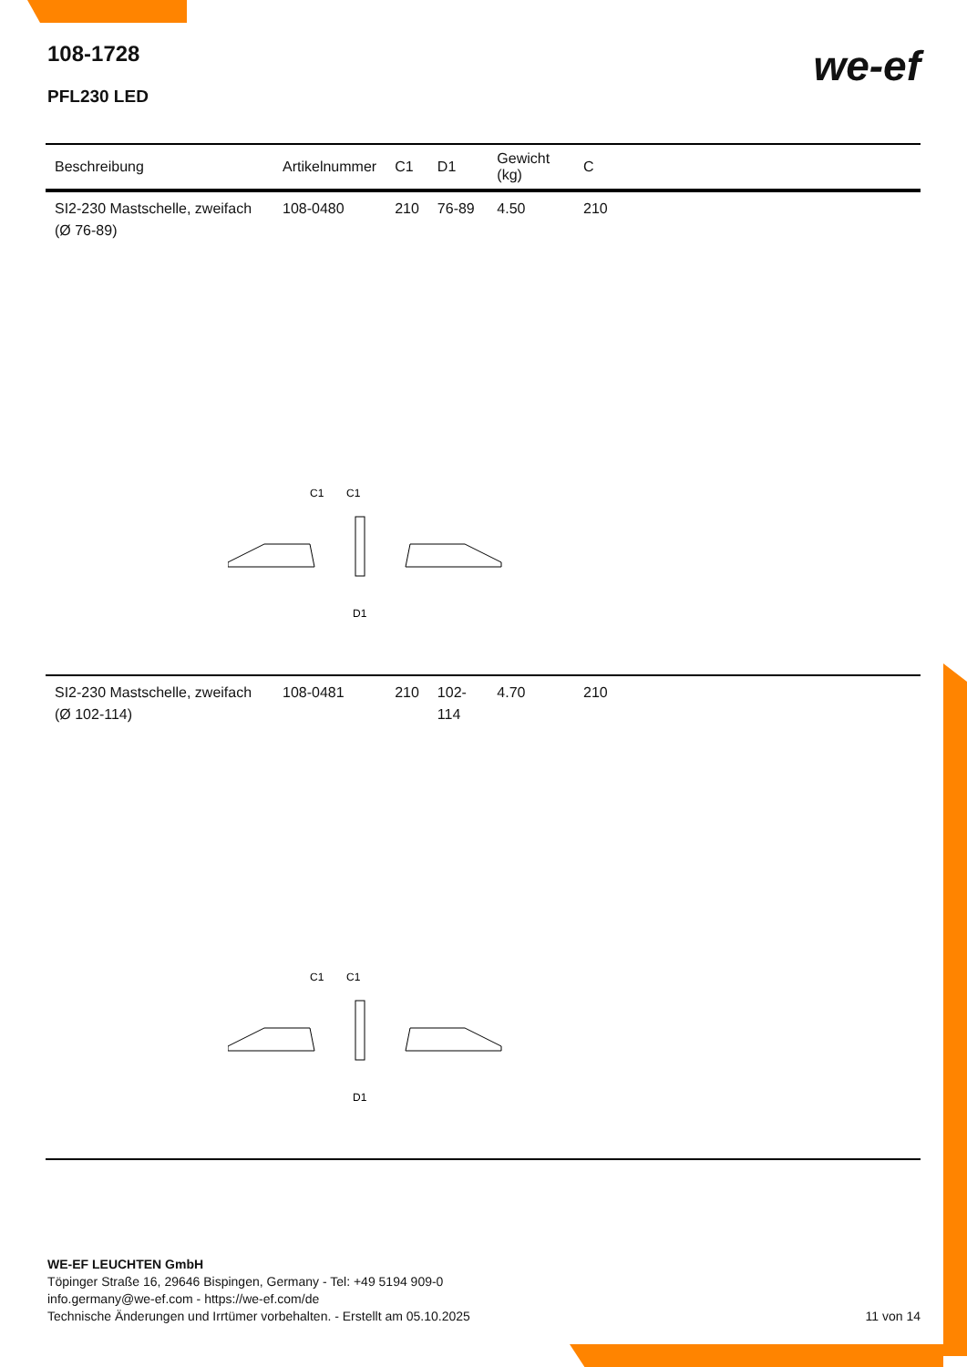108-1728
PFL230 LED
we-ef
| Beschreibung | Artikelnummer | C1 | D1 | Gewicht (kg) | C |
| --- | --- | --- | --- | --- | --- |
| SI2-230 Mastschelle, zweifach (Ø 76-89) | 108-0480 | 210 | 76-89 | 4.50 | 210 |
| C1 C1 D1 | | | | | |
| SI2-230 Mastschelle, zweifach (Ø 102-114) | 108-0481 | 210 | 102-114 | 4.70 | 210 |
| C1 C1 D1 | | | | | |
WE-EF LEUCHTEN GmbH
Töpinger Straße 16, 29646 Bispingen, Germany - Tel: +49 5194 909-0
info.germany@we-ef.com - https://we-ef.com/de
Technische Änderungen und Irrtümer vorbehalten. - Erstellt am 05.10.2025
11 von 14